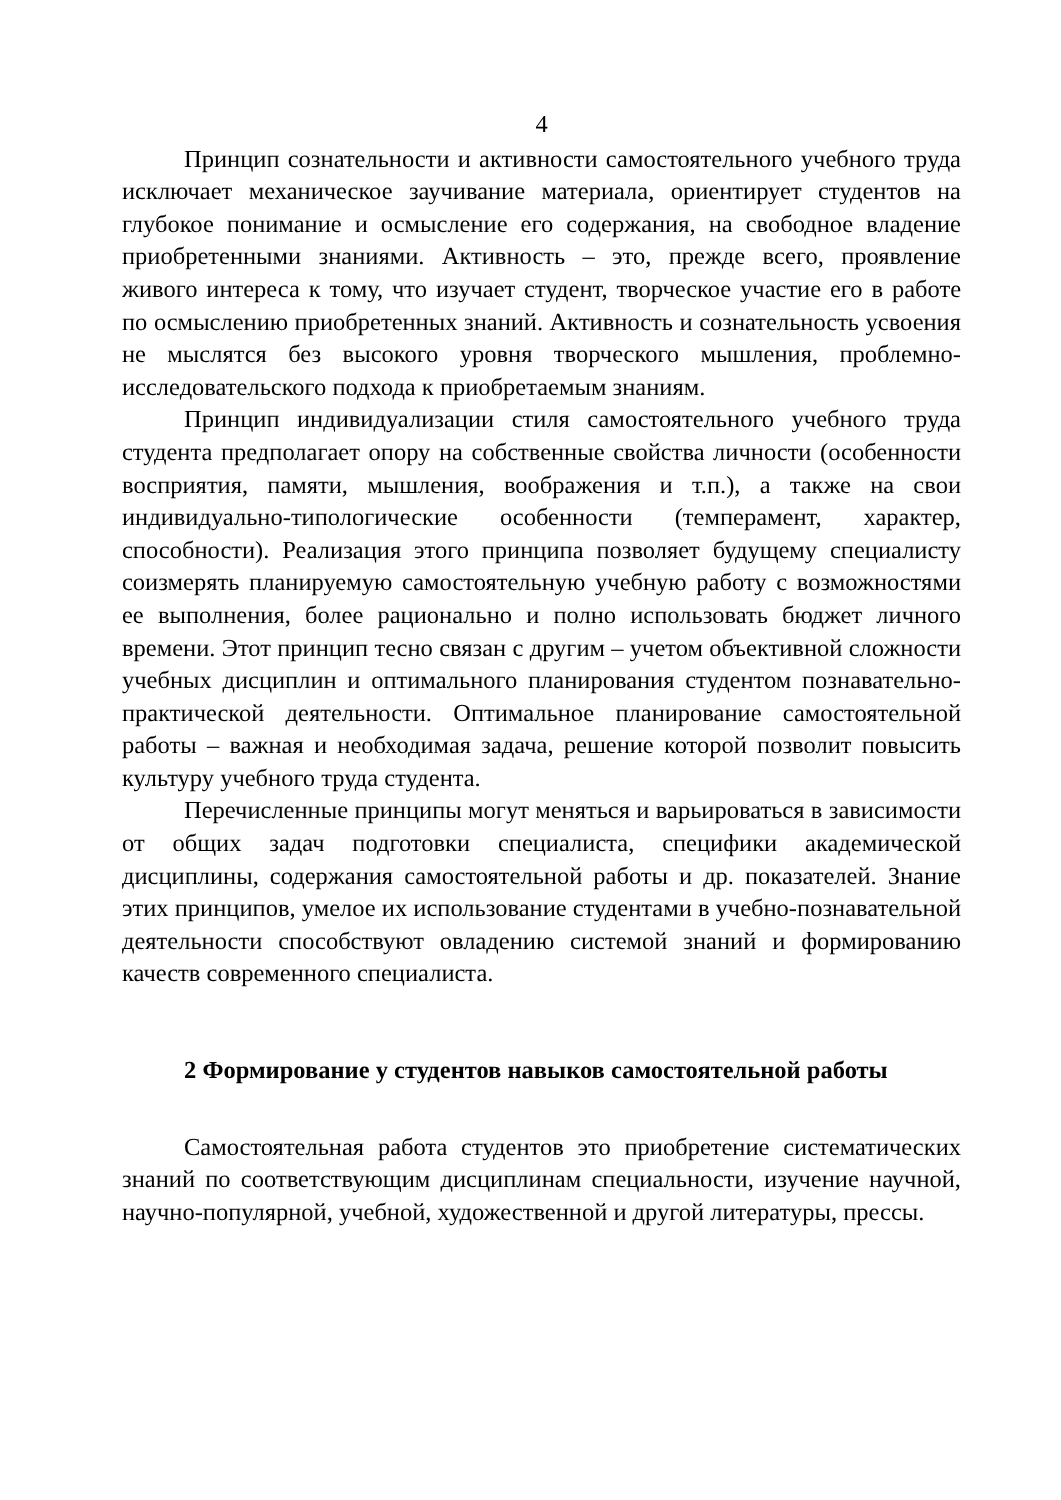4
Принцип сознательности и активности самостоятельного учебного труда исключает механическое заучивание материала, ориентирует студентов на глубокое понимание и осмысление его содержания, на свободное владение приобретенными знаниями. Активность – это, прежде всего, проявление живого интереса к тому, что изучает студент, творческое участие его в работе по осмыслению приобретенных знаний. Активность и сознательность усвоения не мыслятся без высокого уровня творческого мышления, проблемно-исследовательского подхода к приобретаемым знаниям.
Принцип индивидуализации стиля самостоятельного учебного труда студента предполагает опору на собственные свойства личности (особенности восприятия, памяти, мышления, воображения и т.п.), а также на свои индивидуально-типологические особенности (темперамент, характер, способности). Реализация этого принципа позволяет будущему специалисту соизмерять планируемую самостоятельную учебную работу с возможностями ее выполнения, более рационально и полно использовать бюджет личного времени. Этот принцип тесно связан с другим – учетом объективной сложности учебных дисциплин и оптимального планирования студентом познавательно-практической деятельности. Оптимальное планирование самостоятельной работы – важная и необходимая задача, решение которой позволит повысить культуру учебного труда студента.
Перечисленные принципы могут меняться и варьироваться в зависимости от общих задач подготовки специалиста, специфики академической дисциплины, содержания самостоятельной работы и др. показателей. Знание этих принципов, умелое их использование студентами в учебно-познавательной деятельности способствуют овладению системой знаний и формированию качеств современного специалиста.
2 Формирование у студентов навыков самостоятельной работы
Самостоятельная работа студентов это приобретение систематических знаний по соответствующим дисциплинам специальности, изучение научной, научно-популярной, учебной, художественной и другой литературы, прессы.